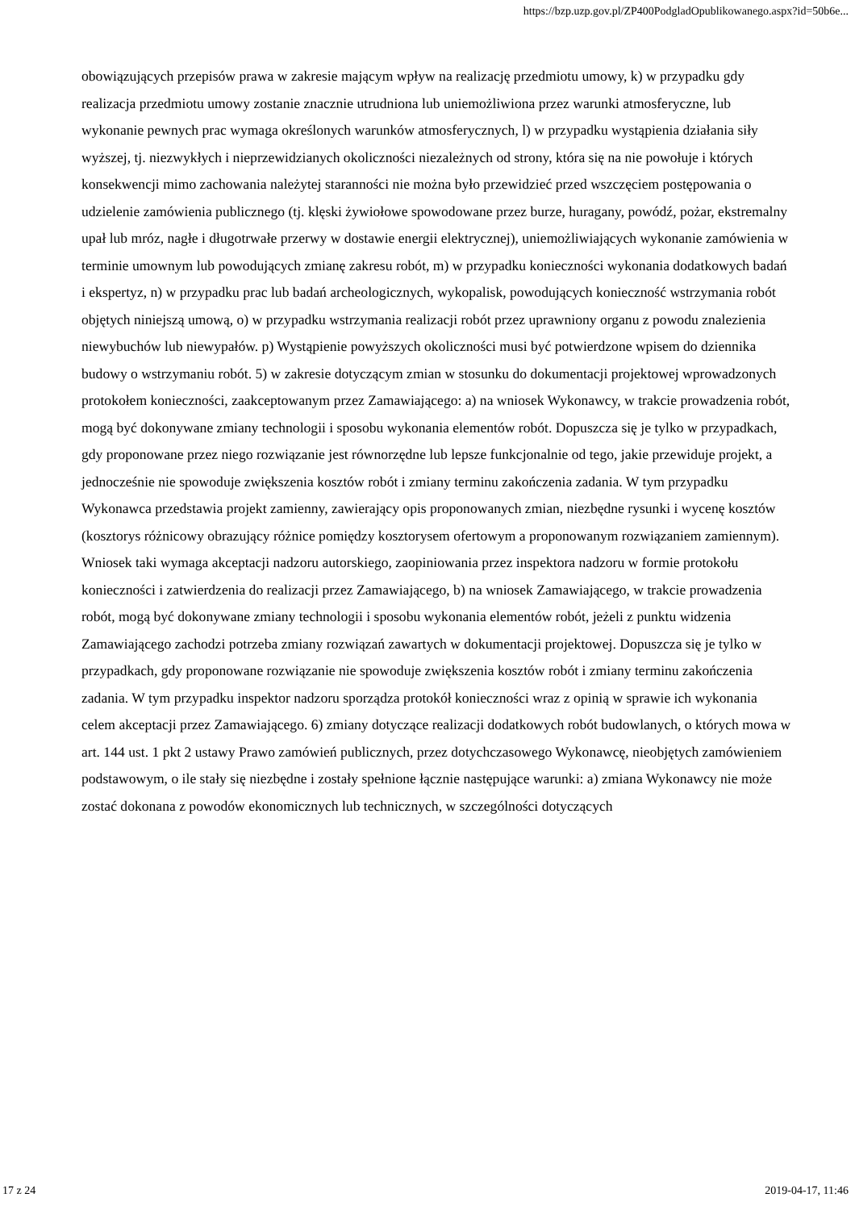https://bzp.uzp.gov.pl/ZP400PodgladOpublikowanego.aspx?id=50b6e...
obowiązujących przepisów prawa w zakresie mającym wpływ na realizację przedmiotu umowy, k) w przypadku gdy realizacja przedmiotu umowy zostanie znacznie utrudniona lub uniemożliwiona przez warunki atmosferyczne, lub wykonanie pewnych prac wymaga określonych warunków atmosferycznych, l) w przypadku wystąpienia działania siły wyższej, tj. niezwykłych i nieprzewidzianych okoliczności niezależnych od strony, która się na nie powołuje i których konsekwencji mimo zachowania należytej staranności nie można było przewidzieć przed wszczęciem postępowania o udzielenie zamówienia publicznego (tj. klęski żywiołowe spowodowane przez burze, huragany, powódź, pożar, ekstremalny upał lub mróz, nagłe i długotrwałe przerwy w dostawie energii elektrycznej), uniemożliwiających wykonanie zamówienia w terminie umownym lub powodujących zmianę zakresu robót, m) w przypadku konieczności wykonania dodatkowych badań i ekspertyz, n) w przypadku prac lub badań archeologicznych, wykopalisk, powodujących konieczność wstrzymania robót objętych niniejszą umową, o) w przypadku wstrzymania realizacji robót przez uprawniony organu z powodu znalezienia niewybuchów lub niewypałów. p) Wystąpienie powyższych okoliczności musi być potwierdzone wpisem do dziennika budowy o wstrzymaniu robót. 5) w zakresie dotyczącym zmian w stosunku do dokumentacji projektowej wprowadzonych protokołem konieczności, zaakceptowanym przez Zamawiającego: a) na wniosek Wykonawcy, w trakcie prowadzenia robót, mogą być dokonywane zmiany technologii i sposobu wykonania elementów robót. Dopuszcza się je tylko w przypadkach, gdy proponowane przez niego rozwiązanie jest równorzędne lub lepsze funkcjonalnie od tego, jakie przewiduje projekt, a jednocześnie nie spowoduje zwiększenia kosztów robót i zmiany terminu zakończenia zadania. W tym przypadku Wykonawca przedstawia projekt zamienny, zawierający opis proponowanych zmian, niezbędne rysunki i wycenę kosztów (kosztorys różnicowy obrazujący różnice pomiędzy kosztorysem ofertowym a proponowanym rozwiązaniem zamiennym). Wniosek taki wymaga akceptacji nadzoru autorskiego, zaopiniowania przez inspektora nadzoru w formie protokołu konieczności i zatwierdzenia do realizacji przez Zamawiającego, b) na wniosek Zamawiającego, w trakcie prowadzenia robót, mogą być dokonywane zmiany technologii i sposobu wykonania elementów robót, jeżeli z punktu widzenia Zamawiającego zachodzi potrzeba zmiany rozwiązań zawartych w dokumentacji projektowej. Dopuszcza się je tylko w przypadkach, gdy proponowane rozwiązanie nie spowoduje zwiększenia kosztów robót i zmiany terminu zakończenia zadania. W tym przypadku inspektor nadzoru sporządza protokół konieczności wraz z opinią w sprawie ich wykonania celem akceptacji przez Zamawiającego. 6) zmiany dotyczące realizacji dodatkowych robót budowlanych, o których mowa w art. 144 ust. 1 pkt 2 ustawy Prawo zamówień publicznych, przez dotychczasowego Wykonawcę, nieobjętych zamówieniem podstawowym, o ile stały się niezbędne i zostały spełnione łącznie następujące warunki: a) zmiana Wykonawcy nie może zostać dokonana z powodów ekonomicznych lub technicznych, w szczególności dotyczących
17 z 24 2019-04-17, 11:46